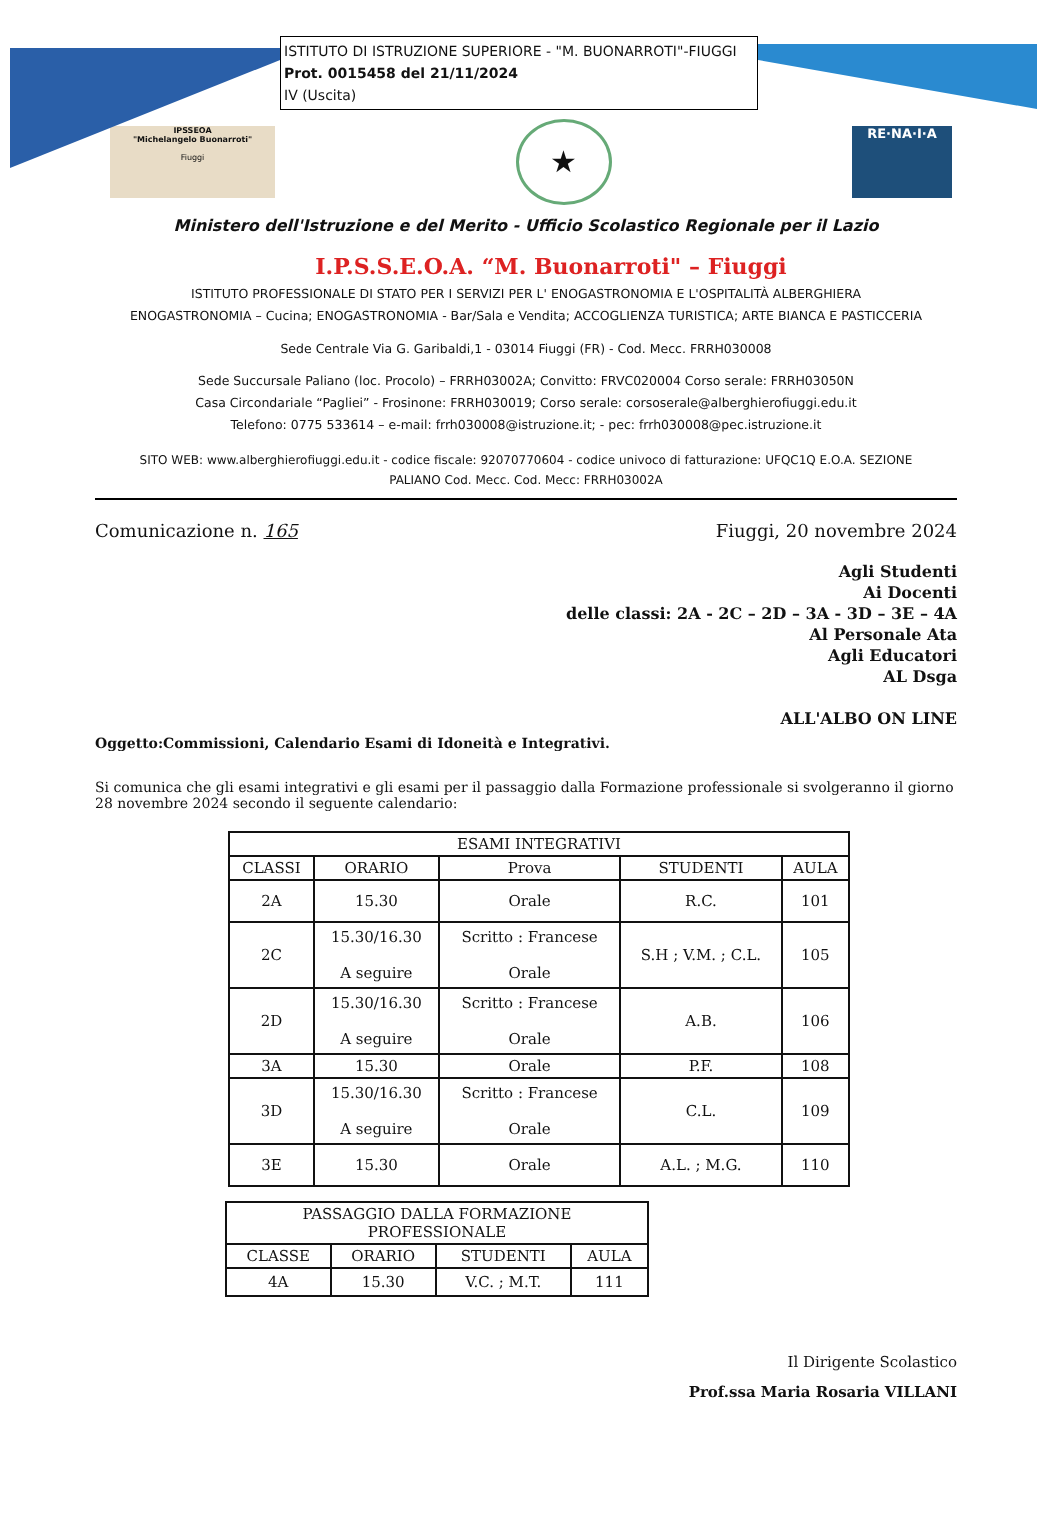ISTITUTO DI ISTRUZIONE SUPERIORE - "M. BUONARROTI"-FIUGGI
Prot. 0015458 del 21/11/2024
IV (Uscita)
IPSSEOA
"Michelangelo Buonarroti"
Fiuggi
★
RE·NA·I·A
Ministero dell'Istruzione e del Merito - Ufficio Scolastico Regionale per il Lazio
I.P.S.S.E.O.A. “M. Buonarroti" – Fiuggi
ISTITUTO PROFESSIONALE DI STATO PER I SERVIZI PER L' ENOGASTRONOMIA E L'OSPITALITÀ ALBERGHIERA
ENOGASTRONOMIA – Cucina; ENOGASTRONOMIA - Bar/Sala e Vendita; ACCOGLIENZA TURISTICA; ARTE BIANCA E PASTICCERIA
Sede Centrale Via G. Garibaldi,1 - 03014 Fiuggi (FR) - Cod. Mecc. FRRH030008
Sede Succursale Paliano (loc. Procolo) – FRRH03002A; Convitto: FRVC020004 Corso serale: FRRH03050N
Casa Circondariale “Pagliei” - Frosinone: FRRH030019; Corso serale: corsoserale@alberghierofiuggi.edu.it
Telefono: 0775 533614 – e-mail: frrh030008@istruzione.it; - pec: frrh030008@pec.istruzione.it
SITO WEB: www.alberghierofiuggi.edu.it - codice fiscale: 92070770604 - codice univoco di fatturazione: UFQC1Q E.O.A. SEZIONE
PALIANO Cod. Mecc. Cod. Mecc: FRRH03002A
Comunicazione n. 165 Fiuggi, 20 novembre 2024
Agli Studenti
Ai Docenti
delle classi: 2A - 2C – 2D – 3A - 3D – 3E – 4A
Al Personale Ata
Agli Educatori
AL Dsga
ALL'ALBO ON LINE
Oggetto:Commissioni, Calendario Esami di Idoneità e Integrativi.
Si comunica che gli esami integrativi e gli esami per il passaggio dalla Formazione professionale si svolgeranno il giorno 28 novembre 2024 secondo il seguente calendario:
| ESAMI INTEGRATIVI | | | | |
| --- | --- | --- | --- | --- |
| CLASSI | ORARIO | Prova | STUDENTI | AULA |
| 2A | 15.30 | Orale | R.C. | 101 |
| 2C | 15.30/16.30 A seguire | Scritto : Francese Orale | S.H ; V.M. ; C.L. | 105 |
| 2D | 15.30/16.30 A seguire | Scritto : Francese Orale | A.B. | 106 |
| 3A | 15.30 | Orale | P.F. | 108 |
| 3D | 15.30/16.30 A seguire | Scritto : Francese Orale | C.L. | 109 |
| 3E | 15.30 | Orale | A.L. ; M.G. | 110 |
| PASSAGGIO DALLA FORMAZIONE PROFESSIONALE | | | |
| --- | --- | --- | --- |
| CLASSE | ORARIO | STUDENTI | AULA |
| 4A | 15.30 | V.C. ; M.T. | 111 |
Il Dirigente Scolastico
Prof.ssa Maria Rosaria VILLANI